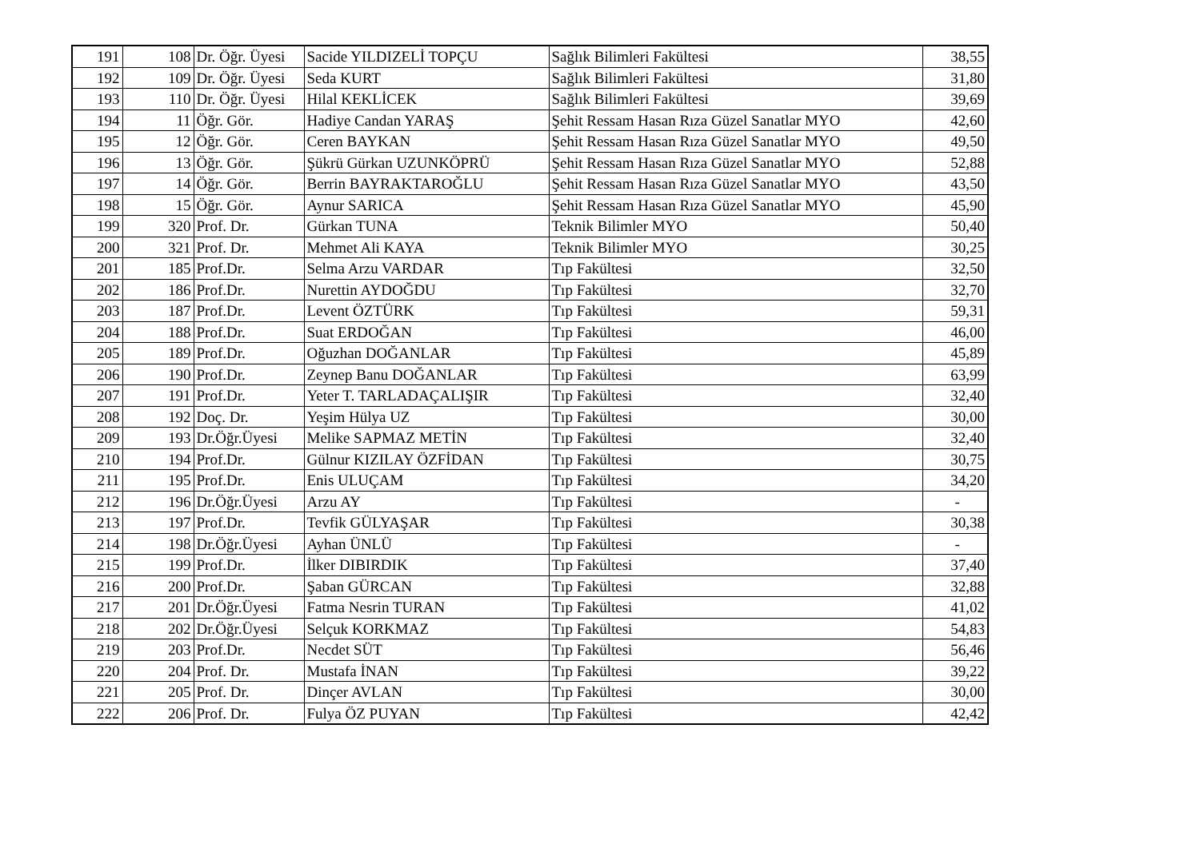| 191 | 108 | Dr. Öğr. Üyesi | Sacide YILDIZELİ TOPÇU | Sağlık Bilimleri Fakültesi | 38,55 |
| 192 | 109 | Dr. Öğr. Üyesi | Seda KURT | Sağlık Bilimleri Fakültesi | 31,80 |
| 193 | 110 | Dr. Öğr. Üyesi | Hilal KEKLİCEK | Sağlık Bilimleri Fakültesi | 39,69 |
| 194 | 11 | Öğr. Gör. | Hadiye Candan YARAŞ | Şehit Ressam Hasan Rıza Güzel Sanatlar MYO | 42,60 |
| 195 | 12 | Öğr. Gör. | Ceren BAYKAN | Şehit Ressam Hasan Rıza Güzel Sanatlar MYO | 49,50 |
| 196 | 13 | Öğr. Gör. | Şükrü Gürkan UZUNKÖPRÜ | Şehit Ressam Hasan Rıza Güzel Sanatlar MYO | 52,88 |
| 197 | 14 | Öğr. Gör. | Berrin BAYRAKTAROĞLU | Şehit Ressam Hasan Rıza Güzel Sanatlar MYO | 43,50 |
| 198 | 15 | Öğr. Gör. | Aynur SARICA | Şehit Ressam Hasan Rıza Güzel Sanatlar MYO | 45,90 |
| 199 | 320 | Prof. Dr. | Gürkan TUNA | Teknik Bilimler MYO | 50,40 |
| 200 | 321 | Prof. Dr. | Mehmet Ali KAYA | Teknik Bilimler MYO | 30,25 |
| 201 | 185 | Prof.Dr. | Selma Arzu VARDAR | Tıp Fakültesi | 32,50 |
| 202 | 186 | Prof.Dr. | Nurettin AYDOĞDU | Tıp Fakültesi | 32,70 |
| 203 | 187 | Prof.Dr. | Levent ÖZTÜRK | Tıp Fakültesi | 59,31 |
| 204 | 188 | Prof.Dr. | Suat ERDOĞAN | Tıp Fakültesi | 46,00 |
| 205 | 189 | Prof.Dr. | Oğuzhan DOĞANLAR | Tıp Fakültesi | 45,89 |
| 206 | 190 | Prof.Dr. | Zeynep Banu DOĞANLAR | Tıp Fakültesi | 63,99 |
| 207 | 191 | Prof.Dr. | Yeter T. TARLADAÇALIŞIR | Tıp Fakültesi | 32,40 |
| 208 | 192 | Doç. Dr. | Yeşim Hülya UZ | Tıp Fakültesi | 30,00 |
| 209 | 193 | Dr.Öğr.Üyesi | Melike SAPMAZ METİN | Tıp Fakültesi | 32,40 |
| 210 | 194 | Prof.Dr. | Gülnur KIZILAY ÖZFİDAN | Tıp Fakültesi | 30,75 |
| 211 | 195 | Prof.Dr. | Enis ULUÇAM | Tıp Fakültesi | 34,20 |
| 212 | 196 | Dr.Öğr.Üyesi | Arzu AY | Tıp Fakültesi | - |
| 213 | 197 | Prof.Dr. | Tevfik GÜLYAŞAR | Tıp Fakültesi | 30,38 |
| 214 | 198 | Dr.Öğr.Üyesi | Ayhan ÜNLÜ | Tıp Fakültesi | - |
| 215 | 199 | Prof.Dr. | İlker DIBIRDIK | Tıp Fakültesi | 37,40 |
| 216 | 200 | Prof.Dr. | Şaban GÜRCAN | Tıp Fakültesi | 32,88 |
| 217 | 201 | Dr.Öğr.Üyesi | Fatma Nesrin TURAN | Tıp Fakültesi | 41,02 |
| 218 | 202 | Dr.Öğr.Üyesi | Selçuk KORKMAZ | Tıp Fakültesi | 54,83 |
| 219 | 203 | Prof.Dr. | Necdet SÜT | Tıp Fakültesi | 56,46 |
| 220 | 204 | Prof. Dr. | Mustafa İNAN | Tıp Fakültesi | 39,22 |
| 221 | 205 | Prof. Dr. | Dinçer AVLAN | Tıp Fakültesi | 30,00 |
| 222 | 206 | Prof. Dr. | Fulya ÖZ PUYAN | Tıp Fakültesi | 42,42 |